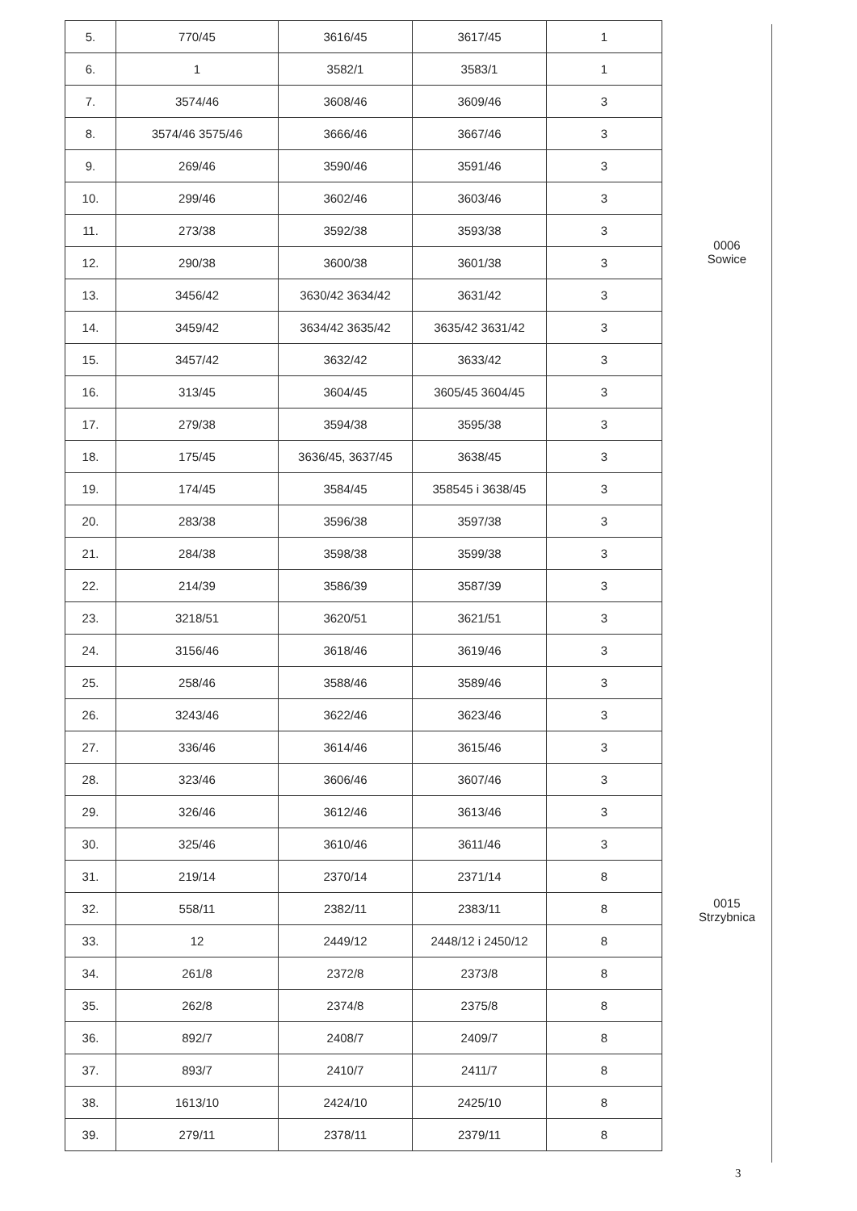| 5. | 770/45 | 3616/45 | 3617/45 | 1 |
| 6. | 1 | 3582/1 | 3583/1 | 1 |
| 7. | 3574/46 | 3608/46 | 3609/46 | 3 |
| 8. | 3574/46 3575/46 | 3666/46 | 3667/46 | 3 |
| 9. | 269/46 | 3590/46 | 3591/46 | 3 |
| 10. | 299/46 | 3602/46 | 3603/46 | 3 |
| 11. | 273/38 | 3592/38 | 3593/38 | 3 |
| 12. | 290/38 | 3600/38 | 3601/38 | 3 |
| 13. | 3456/42 | 3630/42 3634/42 | 3631/42 | 3 |
| 14. | 3459/42 | 3634/42 3635/42 | 3635/42 3631/42 | 3 |
| 15. | 3457/42 | 3632/42 | 3633/42 | 3 |
| 16. | 313/45 | 3604/45 | 3605/45 3604/45 | 3 |
| 17. | 279/38 | 3594/38 | 3595/38 | 3 |
| 18. | 175/45 | 3636/45, 3637/45 | 3638/45 | 3 |
| 19. | 174/45 | 3584/45 | 358545 i 3638/45 | 3 |
| 20. | 283/38 | 3596/38 | 3597/38 | 3 |
| 21. | 284/38 | 3598/38 | 3599/38 | 3 |
| 22. | 214/39 | 3586/39 | 3587/39 | 3 |
| 23. | 3218/51 | 3620/51 | 3621/51 | 3 |
| 24. | 3156/46 | 3618/46 | 3619/46 | 3 |
| 25. | 258/46 | 3588/46 | 3589/46 | 3 |
| 26. | 3243/46 | 3622/46 | 3623/46 | 3 |
| 27. | 336/46 | 3614/46 | 3615/46 | 3 |
| 28. | 323/46 | 3606/46 | 3607/46 | 3 |
| 29. | 326/46 | 3612/46 | 3613/46 | 3 |
| 30. | 325/46 | 3610/46 | 3611/46 | 3 |
| 31. | 219/14 | 2370/14 | 2371/14 | 8 |
| 32. | 558/11 | 2382/11 | 2383/11 | 8 |
| 33. | 12 | 2449/12 | 2448/12 i 2450/12 | 8 |
| 34. | 261/8 | 2372/8 | 2373/8 | 8 |
| 35. | 262/8 | 2374/8 | 2375/8 | 8 |
| 36. | 892/7 | 2408/7 | 2409/7 | 8 |
| 37. | 893/7 | 2410/7 | 2411/7 | 8 |
| 38. | 1613/10 | 2424/10 | 2425/10 | 8 |
| 39. | 279/11 | 2378/11 | 2379/11 | 8 |
0006
Sowice
0015
Strzybnica
3